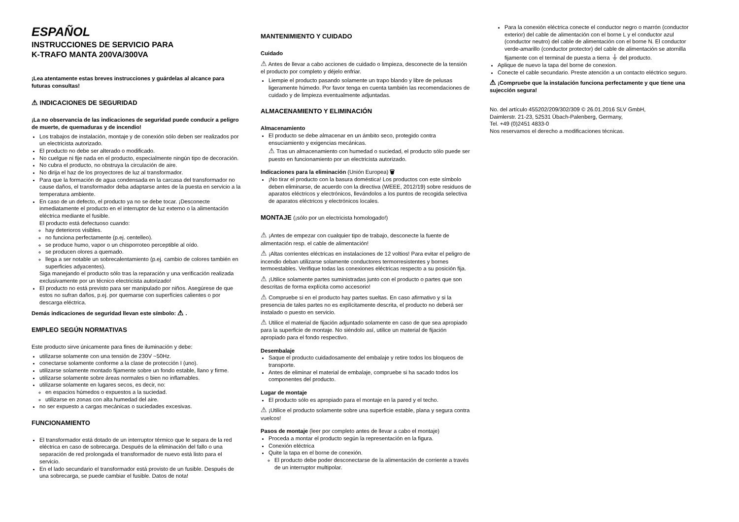ESPAÑOL
INSTRUCCIONES DE SERVICIO PARA
K-TRAFO MANTA 200VA/300VA
¡Lea atentamente estas breves instrucciones y guárdelas al alcance para futuras consultas!
⚠ INDICACIONES DE SEGURIDAD
¡La no observancia de las indicaciones de seguridad puede conducir a peligro de muerte, de quemaduras y de incendio!
Los trabajos de instalación, montaje y de conexión sólo deben ser realizados por un electricista autorizado.
El producto no debe ser alterado o modificado.
No cuelgue ni fije nada en el producto, especialmente ningún tipo de decoración.
No cubra el producto, no obstruya la circulación de aire.
No dirija el haz de los proyectores de luz al transformador.
Para que la formación de agua condensada en la carcasa del transformador no cause daños, el transformador deba adaptarse antes de la puesta en servicio a la temperatura ambiente.
En caso de un defecto, el producto ya no se debe tocar. ¡Desconecte inmediatamente el producto en el interruptor de luz externo o la alimentación eléctrica mediante el fusible.
El producto está defectuoso cuando:
hay deterioros visibles.
no funciona perfectamente (p.ej. centelleo).
se produce humo, vapor o un chisporroteo perceptible al oído.
se producen olores a quemado.
llega a ser notable un sobrecalentamiento (p.ej. cambio de colores también en superficies adyacentes).
Siga manejando el producto sólo tras la reparación y una verificación realizada exclusivamente por un técnico electricista autorizado!
El producto no está previsto para ser manipulado por niños. Asegúrese de que estos no sufran daños, p.ej. por quemarse con superfícies calientes o por descarga eléctrica.
Demás indicaciones de seguridad llevan este símbolo: ⚠ .
EMPLEO SEGÚN NORMATIVAS
Este producto sirve únicamente para fines de iluminación y debe:
utilizarse solamente con una tensión de 230V ~50Hz.
conectarse solamente conforme a la clase de protección I (uno).
utilizarse solamente montado fijamente sobre un fondo estable, llano y firme.
utilizarse solamente sobre áreas normales o bien no inflamables.
utilizarse solamente en lugares secos, es decir, no:
en espacios húmedos o expuestos a la suciedad.
utilizarse en zonas con alta humedad del aire.
no ser expuesto a cargas mecánicas o suciedades excesivas.
FUNCIONAMIENTO
El transformador está dotado de un interruptor térmico que le separa de la red eléctrica en caso de sobrecarga. Después de la eliminación del fallo o una separación de red prolongada el transformador de nuevo está listo para el servicio.
En el lado secundario el transformador está provisto de un fusible. Después de una sobrecarga, se puede cambiar el fusible. Datos de nota!
MANTENIMIENTO Y CUIDADO
Cuidado
⚠ Antes de llevar a cabo acciones de cuidado o limpieza, desconecte de la tensión el producto por completo y déjelo enfriar.
Liempie el producto pasando solamente un trapo blando y libre de pelusas ligeramente húmedo. Por favor tenga en cuenta también las recomendaciones de cuidado y de limpieza eventualmente adjuntadas.
ALMACENAMIENTO Y ELIMINACIÓN
Almacenamiento
El producto se debe almacenar en un ámbito seco, protegido contra ensuciamiento y exigencias mecánicas.
⚠ Tras un almacenamiento con humedad o suciedad, el producto sólo puede ser puesto en funcionamiento por un electricista autorizado.
Indicaciones para la eliminación (Unión Europea) 🗑
¡No tirar el producto con la basura doméstica! Los productos con este símbolo deben eliminarse, de acuerdo con la directiva (WEEE, 2012/19) sobre residuos de aparatos eléctricos y electrónicos, llevándolos a los puntos de recogida selectiva de aparatos eléctricos y electrónicos locales.
MONTAJE (¡sólo por un electricista homologado!)
⚠ ¡Antes de empezar con cualquier tipo de trabajo, desconecte la fuente de alimentación resp. el cable de alimentación!
⚠ ¡Altas corrientes eléctricas en instalaciones de 12 voltios! Para evitar el peligro de incendio deban utilizarse solamente conductores termorresistentes y bornes termoestables. Verifique todas las conexiones eléctricas respecto a su posición fija.
⚠ ¡Utilice solamente partes suministradas junto con el producto o partes que son descritas de forma explícita como accesorio!
⚠ Compruebe si en el producto hay partes sueltas. En caso afirmativo y si la presencia de tales partes no es explícitamente descrita, el producto no deberá ser instalado o puesto en servicio.
⚠ Utilice el material de fijación adjuntado solamente en caso de que sea apropiado para la superficie de montaje. No siéndolo así, utilice un material de fijación apropiado para el fondo respectivo.
Desembalaje
Saque el producto cuidadosamente del embalaje y retire todos los bloqueos de transporte.
Antes de eliminar el material de embalaje, compruebe si ha sacado todos los componentes del producto.
Lugar de montaje
El producto sólo es apropiado para el montaje en la pared y el techo.
⚠ ¡Utilice el producto solamente sobre una superficie estable, plana y segura contra vuelcos!
Pasos de montaje (leer por completo antes de llevar a cabo el montaje)
Proceda a montar el producto según la representación en la figura.
Conexión eléctrica
Quite la tapa en el borne de conexión.
El producto debe poder desconectarse de la alimentación de corriente a través de un interruptor multipolar.
Para la conexión eléctrica conecte el conductor negro o marrón (conductor exterior) del cable de alimentación con el borne L y el conductor azul (conductor neutro) del cable de alimentación con el borne N. El conductor verde-amarillo (conductor protector) del cable de alimentación se atornilla fijamente con el terminal de puesta a tierra ⏚ del producto.
Aplique de nuevo la tapa del borne de conexion.
Conecte el cable secundario. Preste atención a un contacto eléctrico seguro.
⚠ ¡Compruebe que la instalación funciona perfectamente y que tiene una sujección segura!
No. del artículo 455202/209/302/309 © 26.01.2016 SLV GmbH,
Daimlerstr. 21-23, 52531 Übach-Palenberg, Germany,
Tel. +49 (0)2451 4833-0
Nos reservamos el derecho a modificaciones técnicas.